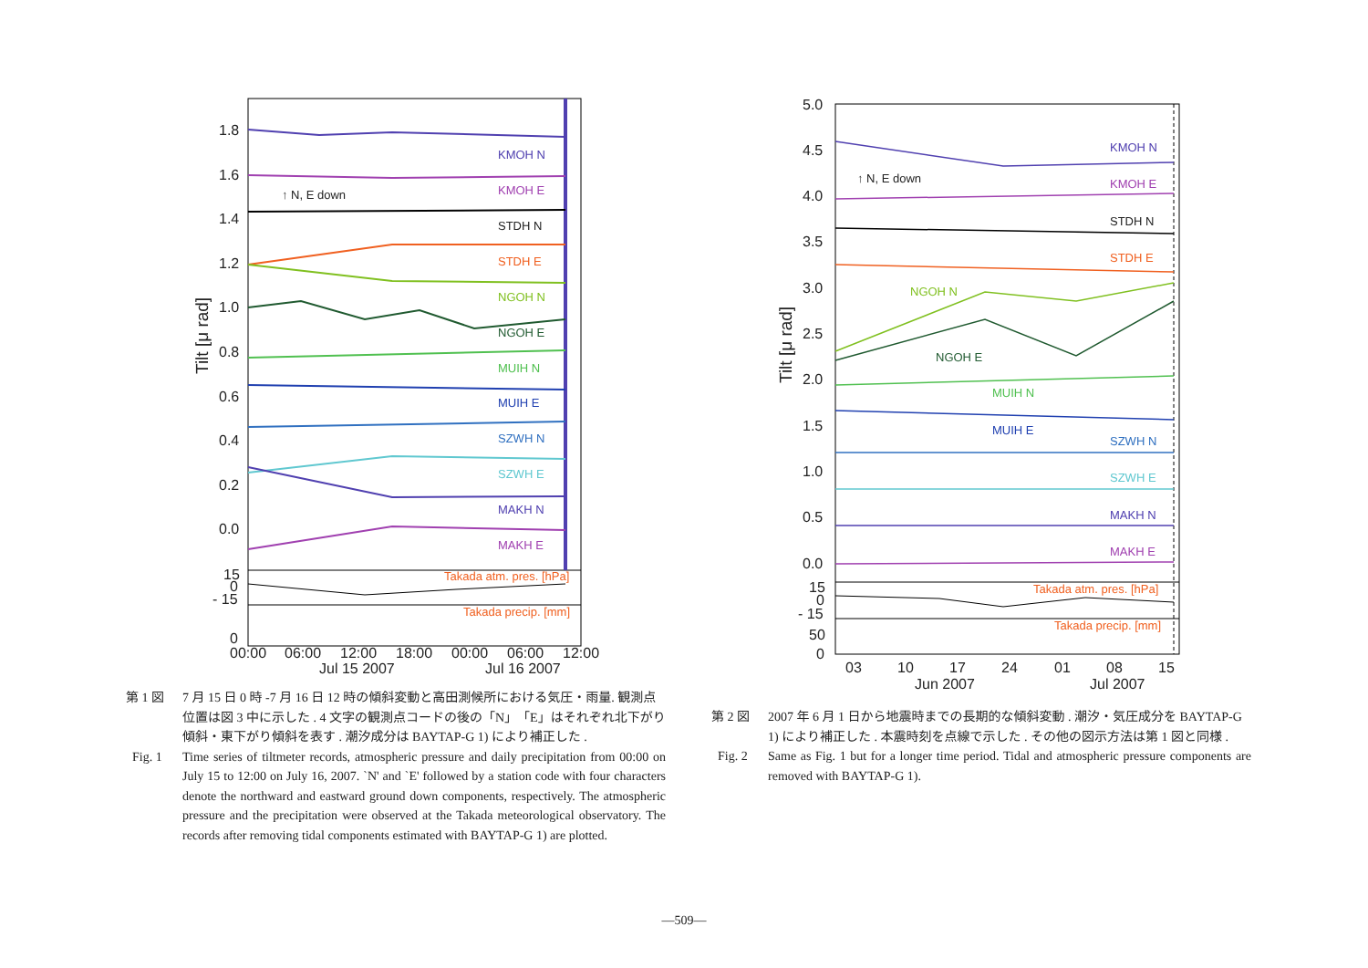1.8
1.6
1.4
1.2
1.0
0.8
0.6
0.4
0.2
0.0
15
0
- 15
0
Tilt [μ rad]
KMOH N
KMOH E
↑ N, E down
STDH N
STDH E
NGOH N
NGOH E
MUIH N
MUIH E
SZWH N
SZWH E
MAKH N
MAKH E
Takada atm. pres. [hPa]
Takada precip. [mm]
00:00
06:00
12:00
18:00
00:00
06:00
12:00
Jul 15 2007
Jul 16 2007
5.0
4.5
4.0
3.5
3.0
2.5
2.0
1.5
1.0
0.5
0.0
15
0
- 15
50
0
Tilt [μ rad]
KMOH N
KMOH E
↑ N, E down
STDH N
STDH E
NGOH N
NGOH E
MUIH N
MUIH E
SZWH N
SZWH E
MAKH N
MAKH E
Takada atm. pres. [hPa]
Takada precip. [mm]
03
10
17
24
01
08
15
Jun 2007
Jul 2007
第 1 図 7 月 15 日 0 時 -7 月 16 日 12 時の傾斜変動と高田測候所における気圧・雨量. 観測点位置は図 3 中に示した . 4 文字の観測点コードの後の「N」「E」はそれぞれ北下がり傾斜・東下がり傾斜を表す . 潮汐成分は BAYTAP-G 1) により補正した .
Fig. 1 Time series of tiltmeter records, atmospheric pressure and daily precipitation from 00:00 on July 15 to 12:00 on July 16, 2007. `N' and `E' followed by a station code with four characters denote the northward and eastward ground down components, respectively. The atmospheric pressure and the precipitation were observed at the Takada meteorological observatory. The records after removing tidal components estimated with BAYTAP-G 1) are plotted.
第 2 図 2007 年 6 月 1 日から地震時までの長期的な傾斜変動 . 潮汐・気圧成分を BAYTAP-G 1) により補正した . 本震時刻を点線で示した . その他の図示方法は第 1 図と同様 .
Fig. 2 Same as Fig. 1 but for a longer time period. Tidal and atmospheric pressure components are removed with BAYTAP-G 1).
―509―